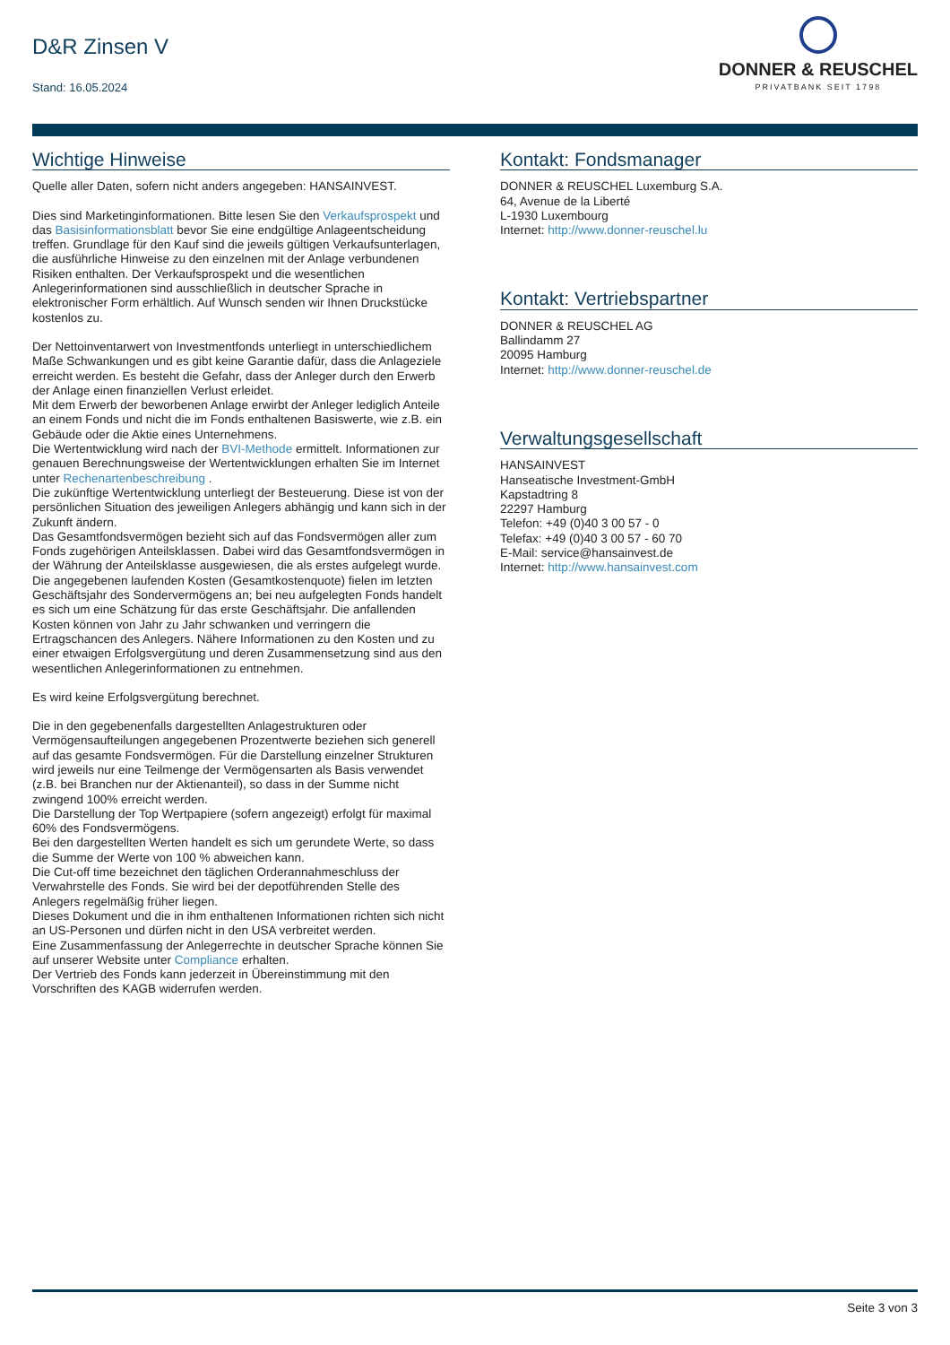D&R Zinsen V
Stand: 16.05.2024
DONNER & REUSCHEL
PRIVATBANK SEIT 1798
Wichtige Hinweise
Quelle aller Daten, sofern nicht anders angegeben: HANSAINVEST.
Dies sind Marketinginformationen. Bitte lesen Sie den Verkaufsprospekt und das Basisinformationsblatt bevor Sie eine endgültige Anlageentscheidung treffen. Grundlage für den Kauf sind die jeweils gültigen Verkaufsunterlagen, die ausführliche Hinweise zu den einzelnen mit der Anlage verbundenen Risiken enthalten. Der Verkaufsprospekt und die wesentlichen Anlegerinformationen sind ausschließlich in deutscher Sprache in elektronischer Form erhältlich. Auf Wunsch senden wir Ihnen Druckstücke kostenlos zu.
Der Nettoinventarwert von Investmentfonds unterliegt in unterschiedlichem Maße Schwankungen und es gibt keine Garantie dafür, dass die Anlageziele erreicht werden. Es besteht die Gefahr, dass der Anleger durch den Erwerb der Anlage einen finanziellen Verlust erleidet.
Mit dem Erwerb der beworbenen Anlage erwirbt der Anleger lediglich Anteile an einem Fonds und nicht die im Fonds enthaltenen Basiswerte, wie z.B. ein Gebäude oder die Aktie eines Unternehmens.
Die Wertentwicklung wird nach der BVI-Methode ermittelt. Informationen zur genauen Berechnungsweise der Wertentwicklungen erhalten Sie im Internet unter Rechenartenbeschreibung .
Die zukünftige Wertentwicklung unterliegt der Besteuerung. Diese ist von der persönlichen Situation des jeweiligen Anlegers abhängig und kann sich in der Zukunft ändern.
Das Gesamtfondsvermögen bezieht sich auf das Fondsvermögen aller zum Fonds zugehörigen Anteilsklassen. Dabei wird das Gesamtfondsvermögen in der Währung der Anteilsklasse ausgewiesen, die als erstes aufgelegt wurde.
Die angegebenen laufenden Kosten (Gesamtkostenquote) fielen im letzten Geschäftsjahr des Sondervermögens an; bei neu aufgelegten Fonds handelt es sich um eine Schätzung für das erste Geschäftsjahr. Die anfallenden Kosten können von Jahr zu Jahr schwanken und verringern die Ertragschancen des Anlegers. Nähere Informationen zu den Kosten und zu einer etwaigen Erfolgsvergütung und deren Zusammensetzung sind aus den wesentlichen Anlegerinformationen zu entnehmen.
Es wird keine Erfolgsvergütung berechnet.
Die in den gegebenenfalls dargestellten Anlagestrukturen oder Vermögensaufteilungen angegebenen Prozentwerte beziehen sich generell auf das gesamte Fondsvermögen. Für die Darstellung einzelner Strukturen wird jeweils nur eine Teilmenge der Vermögensarten als Basis verwendet (z.B. bei Branchen nur der Aktienanteil), so dass in der Summe nicht zwingend 100% erreicht werden.
Die Darstellung der Top Wertpapiere (sofern angezeigt) erfolgt für maximal 60% des Fondsvermögens.
Bei den dargestellten Werten handelt es sich um gerundete Werte, so dass die Summe der Werte von 100 % abweichen kann.
Die Cut-off time bezeichnet den täglichen Orderannahmeschluss der Verwahrstelle des Fonds. Sie wird bei der depotführenden Stelle des Anlegers regelmäßig früher liegen.
Dieses Dokument und die in ihm enthaltenen Informationen richten sich nicht an US-Personen und dürfen nicht in den USA verbreitet werden.
Eine Zusammenfassung der Anlegerrechte in deutscher Sprache können Sie auf unserer Website unter Compliance erhalten.
Der Vertrieb des Fonds kann jederzeit in Übereinstimmung mit den Vorschriften des KAGB widerrufen werden.
Kontakt: Fondsmanager
DONNER & REUSCHEL Luxemburg S.A.
64, Avenue de la Liberté
L-1930 Luxembourg
Internet: http://www.donner-reuschel.lu
Kontakt: Vertriebspartner
DONNER & REUSCHEL AG
Ballindamm 27
20095 Hamburg
Internet: http://www.donner-reuschel.de
Verwaltungsgesellschaft
HANSAINVEST
Hanseatische Investment-GmbH
Kapstadtring 8
22297 Hamburg
Telefon: +49 (0)40 3 00 57 - 0
Telefax: +49 (0)40 3 00 57 - 60 70
E-Mail: service@hansainvest.de
Internet: http://www.hansainvest.com
Seite 3 von 3